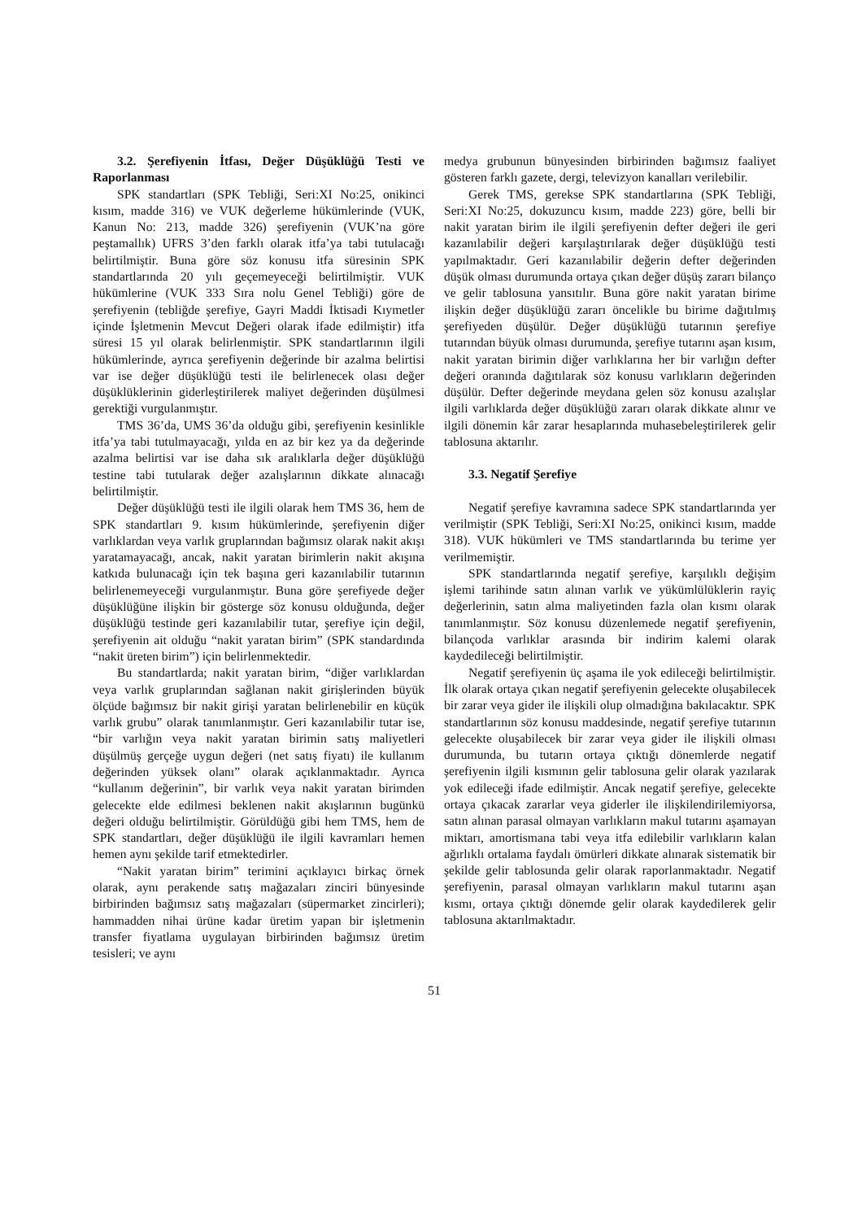3.2. Şerefiyenin İtfası, Değer Düşüklüğü Testi ve Raporlanması
SPK standartları (SPK Tebliği, Seri:XI No:25, onikinci kısım, madde 316) ve VUK değerleme hükümlerinde (VUK, Kanun No: 213, madde 326) şerefiyenin (VUK’na göre peştamallık) UFRS 3’den farklı olarak itfa’ya tabi tutulacağı belirtilmiştir. Buna göre söz konusu itfa süresinin SPK standartlarında 20 yılı geçemeyeceği belirtilmiştir. VUK hükümlerine (VUK 333 Sıra nolu Genel Tebliği) göre de şerefiyenin (tebliğde şerefiye, Gayri Maddi İktisadi Kıymetler içinde İşletmenin Mevcut Değeri olarak ifade edilmiştir) itfa süresi 15 yıl olarak belirlenmiştir. SPK standartlarının ilgili hükümlerinde, ayrıca şerefiyenin değerinde bir azalma belirtisi var ise değer düşüklüğü testi ile belirlenecek olası değer düşüklüklerinin giderleştirilerek maliyet değerinden düşülmesi gerektiği vurgulanmıştır.
TMS 36’da, UMS 36’da olduğu gibi, şerefiyenin kesinlikle itfa’ya tabi tutulmayacağı, yılda en az bir kez ya da değerinde azalma belirtisi var ise daha sık aralıklarla değer düşüklüğü testine tabi tutularak değer azalışlarının dikkate alınacağı belirtilmiştir.
Değer düşüklüğü testi ile ilgili olarak hem TMS 36, hem de SPK standartları 9. kısım hükümlerinde, şerefiyenin diğer varlıklardan veya varlık gruplarından bağımsız olarak nakit akışı yaratamayacağı, ancak, nakit yaratan birimlerin nakit akışına katkıda bulunacağı için tek başına geri kazanılabilir tutarının belirlenemeyeceği vurgulanmıştır. Buna göre şerefiyede değer düşüklüğüne ilişkin bir gösterge söz konusu olduğunda, değer düşüklüğü testinde geri kazanılabilir tutar, şerefiye için değil, şerefiyenin ait olduğu “nakit yaratan birim” (SPK standardında “nakit üreten birim”) için belirlenmektedir.
Bu standartlarda; nakit yaratan birim, “diğer varlıklardan veya varlık gruplarından sağlanan nakit girişlerinden büyük ölçüde bağımsız bir nakit girişi yaratan belirlenebilir en küçük varlık grubu” olarak tanımlanmıştır. Geri kazanılabilir tutar ise, “bir varlığın veya nakit yaratan birimin satış maliyetleri düşülmüş gerçeğe uygun değeri (net satış fiyatı) ile kullanım değerinden yüksek olanı” olarak açıklanmaktadır. Ayrıca “kullanım değerinin”, bir varlık veya nakit yaratan birimden gelecekte elde edilmesi beklenen nakit akışlarının bugünkü değeri olduğu belirtilmiştir. Görüldüğü gibi hem TMS, hem de SPK standartları, değer düşüklüğü ile ilgili kavramları hemen hemen aynı şekilde tarif etmektedirler.
“Nakit yaratan birim” terimini açıklayıcı birkaç örnek olarak, aynı perakende satış mağazaları zinciri bünyesinde birbirinden bağımsız satış mağazaları (süpermarket zincirleri); hammadden nihai ürüne kadar üretim yapan bir işletmenin transfer fiyatlama uygulayan birbirinden bağımsız üretim tesisleri; ve aynı
medya grubunun bünyesinden birbirinden bağımsız faaliyet gösteren farklı gazete, dergi, televizyon kanalları verilebilir.
Gerek TMS, gerekse SPK standartlarına (SPK Tebliği, Seri:XI No:25, dokuzuncu kısım, madde 223) göre, belli bir nakit yaratan birim ile ilgili şerefiyenin defter değeri ile geri kazanılabilir değeri karşılaştırılarak değer düşüklüğü testi yapılmaktadır. Geri kazanılabilir değerin defter değerinden düşük olması durumunda ortaya çıkan değer düşüş zararı bilanço ve gelir tablosuna yansıtılır. Buna göre nakit yaratan birime ilişkin değer düşüklüğü zararı öncelikle bu birime dağıtılmış şerefiyeden düşülür. Değer düşüklüğü tutarının şerefiye tutarından büyük olması durumunda, şerefiye tutarını aşan kısım, nakit yaratan birimin diğer varlıklarına her bir varlığın defter değeri oranında dağıtılarak söz konusu varlıkların değerinden düşülür. Defter değerinde meydana gelen söz konusu azalışlar ilgili varlıklarda değer düşüklüğü zararı olarak dikkate alınır ve ilgili dönemin kâr zarar hesaplarında muhasebeleştirilerek gelir tablosuna aktarılır.
3.3. Negatif Şerefiye
Negatif şerefiye kavramına sadece SPK standartlarında yer verilmiştir (SPK Tebliği, Seri:XI No:25, onikinci kısım, madde 318). VUK hükümleri ve TMS standartlarında bu terime yer verilmemiştir.
SPK standartlarında negatif şerefiye, karşılıklı değişim işlemi tarihinde satın alınan varlık ve yükümlülüklerin rayiç değerlerinin, satın alma maliyetinden fazla olan kısmı olarak tanımlanmıştır. Söz konusu düzenlemede negatif şerefiyenin, bilançoda varlıklar arasında bir indirim kalemi olarak kaydedileceği belirtilmiştir.
Negatif şerefiyenin üç aşama ile yok edileceği belirtilmiştir. İlk olarak ortaya çıkan negatif şerefiyenin gelecekte oluşabilecek bir zarar veya gider ile ilişkili olup olmadığına bakılacaktır. SPK standartlarının söz konusu maddesinde, negatif şerefiye tutarının gelecekte oluşabilecek bir zarar veya gider ile ilişkili olması durumunda, bu tutarın ortaya çıktığı dönemlerde negatif şerefiyenin ilgili kısmının gelir tablosuna gelir olarak yazılarak yok edileceği ifade edilmiştir. Ancak negatif şerefiye, gelecekte ortaya çıkacak zararlar veya giderler ile ilişkilendirilemiyorsa, satın alınan parasal olmayan varlıkların makul tutarını aşamayan miktarı, amortismana tabi veya itfa edilebilir varlıkların kalan ağırlıklı ortalama faydalı ömürleri dikkate alınarak sistematik bir şekilde gelir tablosunda gelir olarak raporlanmaktadır. Negatif şerefiyenin, parasal olmayan varlıkların makul tutarını aşan kısmı, ortaya çıktığı dönemde gelir olarak kaydedilerek gelir tablosuna aktarılmaktadır.
51